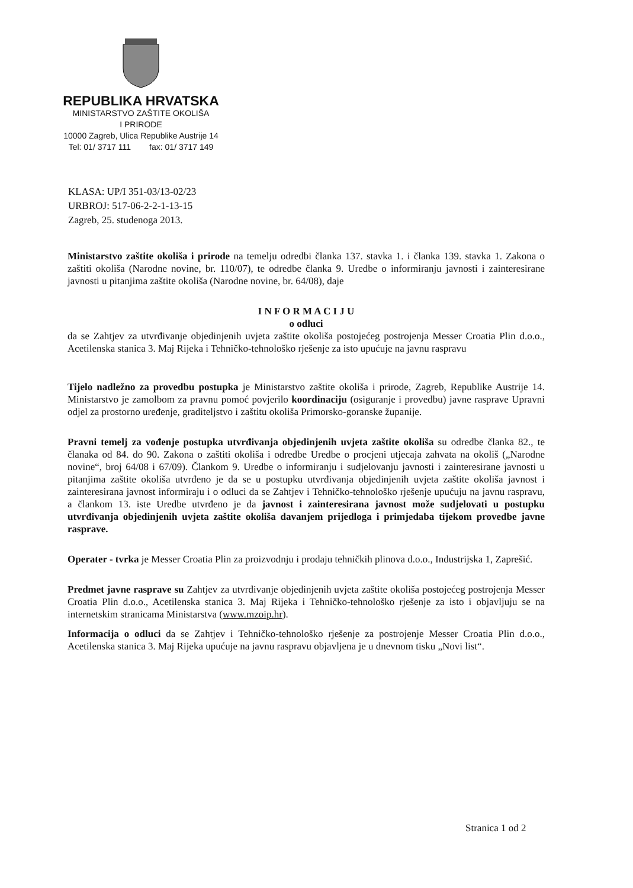REPUBLIKA HRVATSKA
MINISTARSTVO ZAŠTITE OKOLIŠA
I PRIRODE
10000 Zagreb, Ulica Republike Austrije 14
Tel: 01/ 3717 111 fax: 01/ 3717 149
KLASA: UP/I 351-03/13-02/23
URBROJ: 517-06-2-2-1-13-15
Zagreb, 25. studenoga 2013.
Ministarstvo zaštite okoliša i prirode na temelju odredbi članka 137. stavka 1. i članka 139. stavka 1. Zakona o zaštiti okoliša (Narodne novine, br. 110/07), te odredbe članka 9. Uredbe o informiranju javnosti i zainteresirane javnosti u pitanjima zaštite okoliša (Narodne novine, br. 64/08), daje
I N F O R M A C I J U
o odluci
da se Zahtjev za utvrđivanje objedinjenih uvjeta zaštite okoliša postojećeg postrojenja Messer Croatia Plin d.o.o., Acetilenska stanica 3. Maj Rijeka i Tehničko-tehnološko rješenje za isto upućuje na javnu raspravu
Tijelo nadležno za provedbu postupka je Ministarstvo zaštite okoliša i prirode, Zagreb, Republike Austrije 14. Ministarstvo je zamolbom za pravnu pomoć povjerilo koordinaciju (osiguranje i provedbu) javne rasprave Upravni odjel za prostorno uređenje, graditeljstvo i zaštitu okoliša Primorsko-goranske županije.
Pravni temelj za vođenje postupka utvrđivanja objedinjenih uvjeta zaštite okoliša su odredbe članka 82., te članaka od 84. do 90. Zakona o zaštiti okoliša i odredbe Uredbe o procjeni utjecaja zahvata na okoliš („Narodne novine“, broj 64/08 i 67/09). Člankom 9. Uredbe o informiranju i sudjelovanju javnosti i zainteresirane javnosti u pitanjima zaštite okoliša utvrđeno je da se u postupku utvrđivanja objedinjenih uvjeta zaštite okoliša javnost i zainteresirana javnost informiraju i o odluci da se Zahtjev i Tehničko-tehnološko rješenje upućuju na javnu raspravu, a člankom 13. iste Uredbe utvrđeno je da javnost i zainteresirana javnost može sudjelovati u postupku utvrđivanja objedinjenih uvjeta zaštite okoliša davanjem prijedloga i primjedaba tijekom provedbe javne rasprave.
Operater - tvrka je Messer Croatia Plin za proizvodnju i prodaju tehničkih plinova d.o.o., Industrijska 1, Zaprešić.
Predmet javne rasprave su Zahtjev za utvrđivanje objedinjenih uvjeta zaštite okoliša postojećeg postrojenja Messer Croatia Plin d.o.o., Acetilenska stanica 3. Maj Rijeka i Tehničko-tehnološko rješenje za isto i objavljuju se na internetskim stranicama Ministarstva (www.mzoip.hr).
Informacija o odluci da se Zahtjev i Tehničko-tehnološko rješenje za postrojenje Messer Croatia Plin d.o.o., Acetilenska stanica 3. Maj Rijeka upućuje na javnu raspravu objavljena je u dnevnom tisku „Novi list“.
Stranica 1 od 2